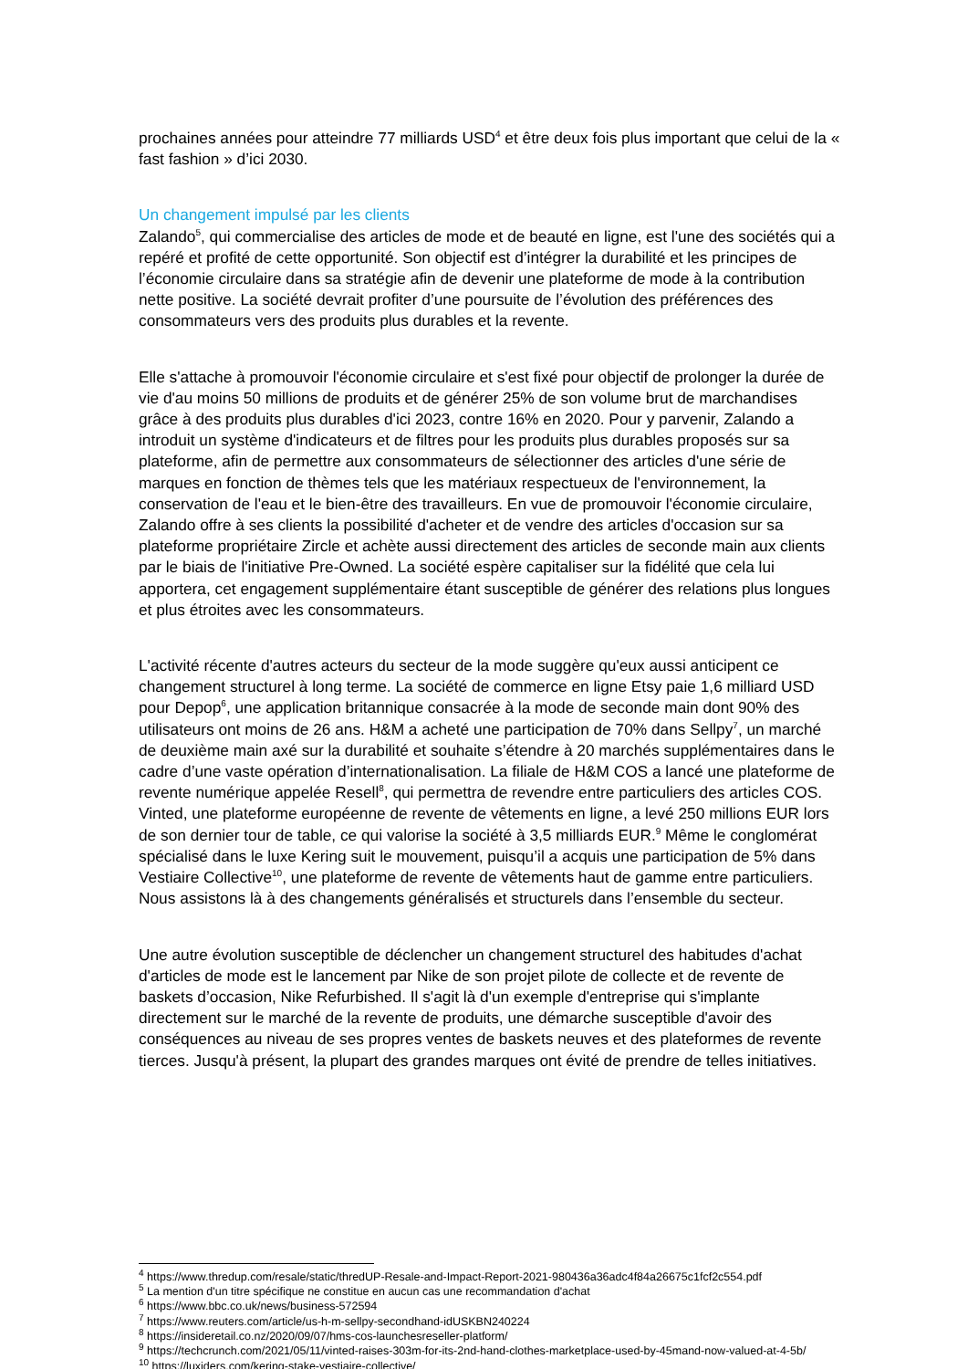prochaines années pour atteindre 77 milliards USD<sup>4</sup> et être deux fois plus important que celui de la « fast fashion » d’ici 2030.
Un changement impulsé par les clients
Zalando<sup>5</sup>, qui commercialise des articles de mode et de beauté en ligne, est l'une des sociétés qui a repéré et profité de cette opportunité. Son objectif est d’intégrer la durabilité et les principes de l’économie circulaire dans sa stratégie afin de devenir une plateforme de mode à la contribution nette positive. La société devrait profiter d’une poursuite de l’évolution des préférences des consommateurs vers des produits plus durables et la revente.
Elle s'attache à promouvoir l'économie circulaire et s'est fixé pour objectif de prolonger la durée de vie d'au moins 50 millions de produits et de générer 25% de son volume brut de marchandises grâce à des produits plus durables d'ici 2023, contre 16% en 2020. Pour y parvenir, Zalando a introduit un système d'indicateurs et de filtres pour les produits plus durables proposés sur sa plateforme, afin de permettre aux consommateurs de sélectionner des articles d'une série de marques en fonction de thèmes tels que les matériaux respectueux de l'environnement, la conservation de l'eau et le bien-être des travailleurs. En vue de promouvoir l'économie circulaire, Zalando offre à ses clients la possibilité d'acheter et de vendre des articles d'occasion sur sa plateforme propriétaire Zircle et achète aussi directement des articles de seconde main aux clients par le biais de l'initiative Pre-Owned. La société espère capitaliser sur la fidélité que cela lui apportera, cet engagement supplémentaire étant susceptible de générer des relations plus longues et plus étroites avec les consommateurs.
L'activité récente d'autres acteurs du secteur de la mode suggère qu'eux aussi anticipent ce changement structurel à long terme. La société de commerce en ligne Etsy paie 1,6 milliard USD pour Depop<sup>6</sup>, une application britannique consacrée à la mode de seconde main dont 90% des utilisateurs ont moins de 26 ans. H&M a acheté une participation de 70% dans Sellpy<sup>7</sup>, un marché de deuxième main axé sur la durabilité et souhaite s’étendre à 20 marchés supplémentaires dans le cadre d’une vaste opération d’internationalisation. La filiale de H&M COS a lancé une plateforme de revente numérique appelée Resell<sup>8</sup>, qui permettra de revendre entre particuliers des articles COS. Vinted, une plateforme européenne de revente de vêtements en ligne, a levé 250 millions EUR lors de son dernier tour de table, ce qui valorise la société à 3,5 milliards EUR.<sup>9</sup> Même le conglomérat spécialisé dans le luxe Kering suit le mouvement, puisqu’il a acquis une participation de 5% dans Vestiaire Collective<sup>10</sup>, une plateforme de revente de vêtements haut de gamme entre particuliers. Nous assistons là à des changements généralisés et structurels dans l’ensemble du secteur.
Une autre évolution susceptible de déclencher un changement structurel des habitudes d'achat d'articles de mode est le lancement par Nike de son projet pilote de collecte et de revente de baskets d’occasion, Nike Refurbished. Il s'agit là d'un exemple d'entreprise qui s'implante directement sur le marché de la revente de produits, une démarche susceptible d'avoir des conséquences au niveau de ses propres ventes de baskets neuves et des plateformes de revente tierces. Jusqu'à présent, la plupart des grandes marques ont évité de prendre de telles initiatives.
<sup>4</sup> https://www.thredup.com/resale/static/thredUP-Resale-and-Impact-Report-2021-980436a36adc4f84a26675c1fcf2c554.pdf
<sup>5</sup> La mention d'un titre spécifique ne constitue en aucun cas une recommandation d'achat
<sup>6</sup> https://www.bbc.co.uk/news/business-572594
<sup>7</sup> https://www.reuters.com/article/us-h-m-sellpy-secondhand-idUSKBN240224
<sup>8</sup> https://insideretail.co.nz/2020/09/07/hms-cos-launchesreseller-platform/
<sup>9</sup> https://techcrunch.com/2021/05/11/vinted-raises-303m-for-its-2nd-hand-clothes-marketplace-used-by-45mand-now-valued-at-4-5b/
<sup>10</sup> https://luxiders.com/kering-stake-vestiaire-collective/